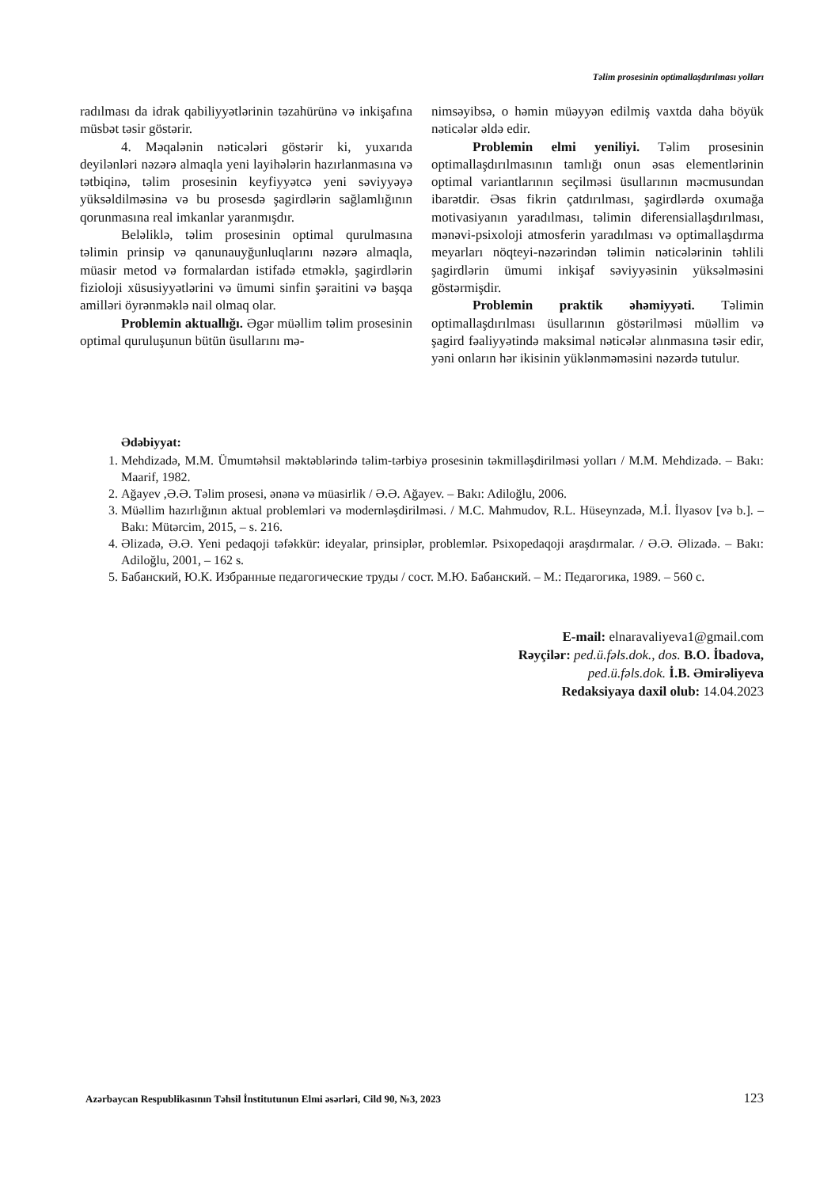Təlim prosesinin optimallaşdırılması yolları
radılması da idrak qabiliyyətlərinin təzahürünə və inkişafına müsbət təsir göstərir.
4. Məqalənin nəticələri göstərir ki, yuxarıda deyilənləri nəzərə almaqla yeni layihələrin hazırlanmasına və tətbiqinə, təlim prosesinin keyfiyyətcə yeni səviyyəyə yüksəldilməsinə və bu prosesdə şagirdlərin sağlamlığının qorunmasına real imkanlar yaranmışdır.
Beləliklə, təlim prosesinin optimal qurulmasına təlimin prinsip və qanunauyğunluqlarını nəzərə almaqla, müasir metod və formalardan istifadə etməklə, şagirdlərin fizioloji xüsusiyyətlərini və ümumi sinfin şəraitini və başqa amilləri öyrənməklə nail olmaq olar.
Problemin aktuallığı. Əgər müəllim təlim prosesinin optimal quruluşunun bütün üsullarını mə-
nimsəyibsə, o həmin müəyyən edilmiş vaxtda daha böyük nəticələr əldə edir.
Problemin elmi yeniliyi. Təlim prosesinin optimallaşdırılmasının tamlığı onun əsas elementlərinin optimal variantlarının seçilməsi üsullarının məcmusundan ibarətdir. Əsas fikrin çatdırılması, şagirdlərdə oxumağa motivasiyanın yaradılması, təlimin diferensiallaşdırılması, mənəvi-psixoloji atmosferin yaradılması və optimallaşdırma meyarları nöqteyi-nəzərindən təlimin nəticələrinin təhlili şagirdlərin ümumi inkişaf səviyyəsinin yüksəlməsini göstərmişdir.
Problemin praktik əhəmiyyəti. Təlimin optimallaşdırılması üsullarının göstərilməsi müəllim və şagird fəaliyyətində maksimal nəticələr alınmasına təsir edir, yəni onların hər ikisinin yüklənməməsini nəzərdə tutulur.
Ədəbiyyat:
1. Mehdizadə, M.M. Ümumtəhsil məktəblərində təlim-tərbiyə prosesinin təkmilləşdirilməsi yolları / M.M. Mehdizadə. – Bakı: Maarif, 1982.
2. Ağayev ,Ə.Ə. Təlim prosesi, ənənə və müasirlik / Ə.Ə. Ağayev. – Bakı: Adiloğlu, 2006.
3. Müəllim hazırlığının aktual problemləri və modernləşdirilməsi. / M.C. Mahmudov, R.L. Hüseynzadə, M.İ. İlyasov [və b.]. – Bakı: Mütərcim, 2015, – s. 216.
4. Əlizadə, Ə.Ə. Yeni pedaqoji təfəkkür: ideyalar, prinsiplər, problemlər. Psixopedaqoji araşdırmalar. / Ə.Ə. Əlizadə. – Bakı: Adiloğlu, 2001, – 162 s.
5. Бабанский, Ю.К. Избранные педагогические труды / сост. М.Ю. Бабанский. – М.: Педагогика, 1989. – 560 с.
E-mail: elnaravaliyeva1@gmail.com
Rəyçilər: ped.ü.fəls.dok., dos. B.O. İbadova,
ped.ü.fəls.dok. İ.B. Əmirəliyeva
Redaksiyaya daxil olub: 14.04.2023
Azərbaycan Respublikasının Təhsil İnstitutunun Elmi əsərləri, Cild 90, №3, 2023 123